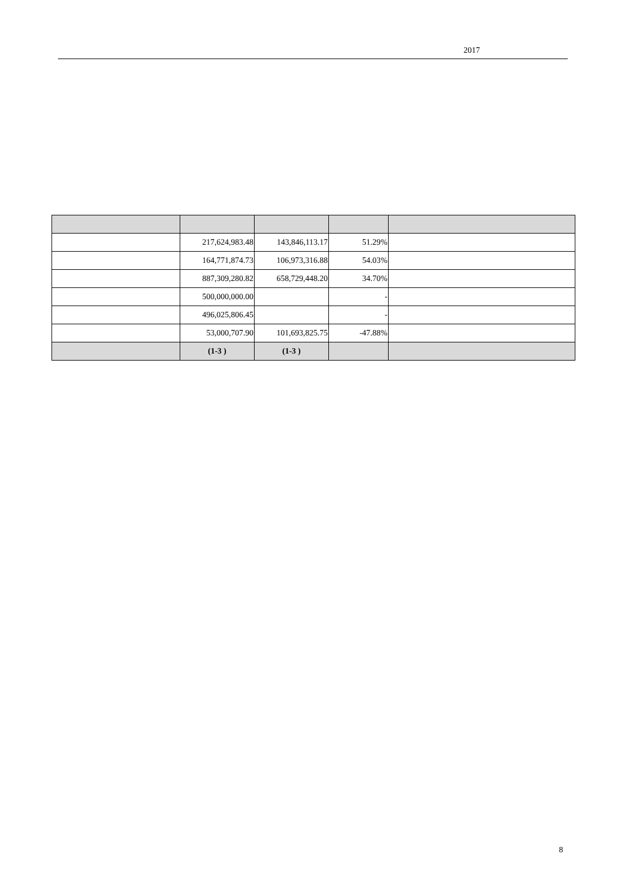2017
| | 217,624,983.48 | 143,846,113.17 | 51.29% | |
| | 164,771,874.73 | 106,973,316.88 | 54.03% | |
| | 887,309,280.82 | 658,729,448.20 | 34.70% | |
| | 500,000,000.00 | | - | |
| | 496,025,806.45 | | - | |
| | 53,000,707.90 | 101,693,825.75 | -47.88% | |
| | (1-3 ) | (1-3 ) | | |
8